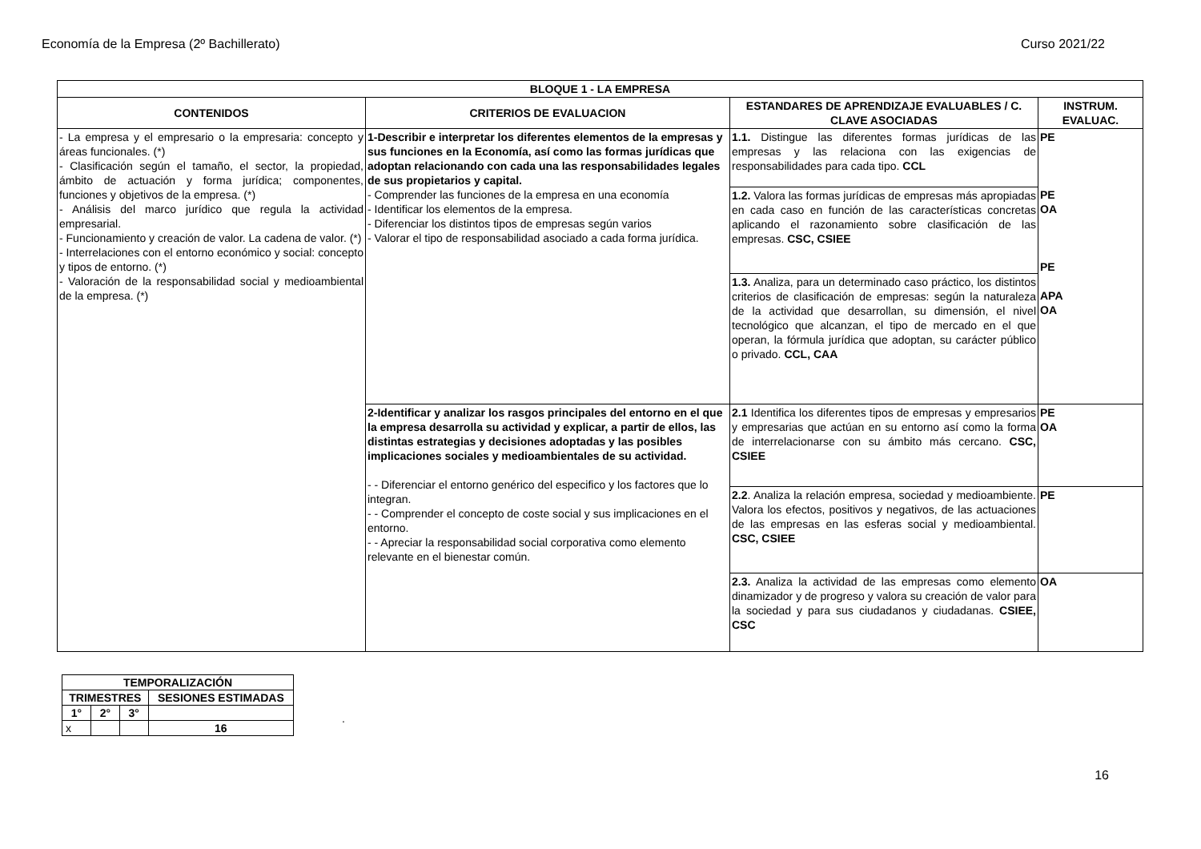Economía de la Empresa (2º Bachillerato) Curso 2021/22
| BLOQUE 1 - LA EMPRESA | | | |
| --- | --- | --- | --- |
| CONTENIDOS | CRITERIOS DE EVALUACION | ESTANDARES DE APRENDIZAJE EVALUABLES / C. CLAVE ASOCIADAS | INSTRUM. EVALUAC. |
| - La empresa y el empresario o la empresaria: concepto y áreas funcionales. (*) - Clasificación según el tamaño, el sector, la propiedad, ámbito de actuación y forma jurídica; componentes, funciones y objetivos de la empresa. (*) - Análisis del marco jurídico que regula la actividad empresarial. - Funcionamiento y creación de valor. La cadena de valor. (*) - Interrelaciones con el entorno económico y social: concepto y tipos de entorno. (*) - Valoración de la responsabilidad social y medioambiental de la empresa. (*) | 1-Describir e interpretar los diferentes elementos de la empresas y sus funciones en la Economía, así como las formas jurídicas que adoptan relacionando con cada una las responsabilidades legales de sus propietarios y capital. - Comprender las funciones de la empresa en una economía - Identificar los elementos de la empresa. - Diferenciar los distintos tipos de empresas según varios - Valorar el tipo de responsabilidad asociado a cada forma jurídica. | 1.1. Distingue las diferentes formas jurídicas de las empresas y las relaciona con las exigencias de responsabilidades para cada tipo. CCL | PE PE OA PE APA OA |
| | | 1.2. Valora las formas jurídicas de empresas más apropiadas en cada caso en función de las características concretas aplicando el razonamiento sobre clasificación de las empresas. CSC, CSIEE | |
| | | 1.3. Analiza, para un determinado caso práctico, los distintos criterios de clasificación de empresas: según la naturaleza de la actividad que desarrollan, su dimensión, el nivel tecnológico que alcanzan, el tipo de mercado en el que operan, la fórmula jurídica que adoptan, su carácter público o privado. CCL, CAA | |
| | 2-Identificar y analizar los rasgos principales del entorno en el que la empresa desarrolla su actividad y explicar, a partir de ellos, las distintas estrategias y decisiones adoptadas y las posibles implicaciones sociales y medioambientales de su actividad. - - Diferenciar el entorno genérico del especifico y los factores que lo integran. - - Comprender el concepto de coste social y sus implicaciones en el entorno. - - Apreciar la responsabilidad social corporativa como elemento relevante en el bienestar común. | 2.1 Identifica los diferentes tipos de empresas y empresarios y empresarias que actúan en su entorno así como la forma de interrelacionarse con su ámbito más cercano. CSC, CSIEE | PE OA |
| | | 2.2 . Analiza la relación empresa, sociedad y medioambiente. Valora los efectos, positivos y negativos, de las actuaciones de las empresas en las esferas social y medioambiental. CSC, CSIEE | PE |
| | | 2.3. Analiza la actividad de las empresas como elemento dinamizador y de progreso y valora su creación de valor para la sociedad y para sus ciudadanos y ciudadanas. CSIEE, CSC | OA |
| TEMPORALIZACIÓN | | | |
| --- | --- | --- | --- |
| TRIMESTRES | | | SESIONES ESTIMADAS |
| 1° | 2° | 3° | |
| x | | | 16 |
.
16